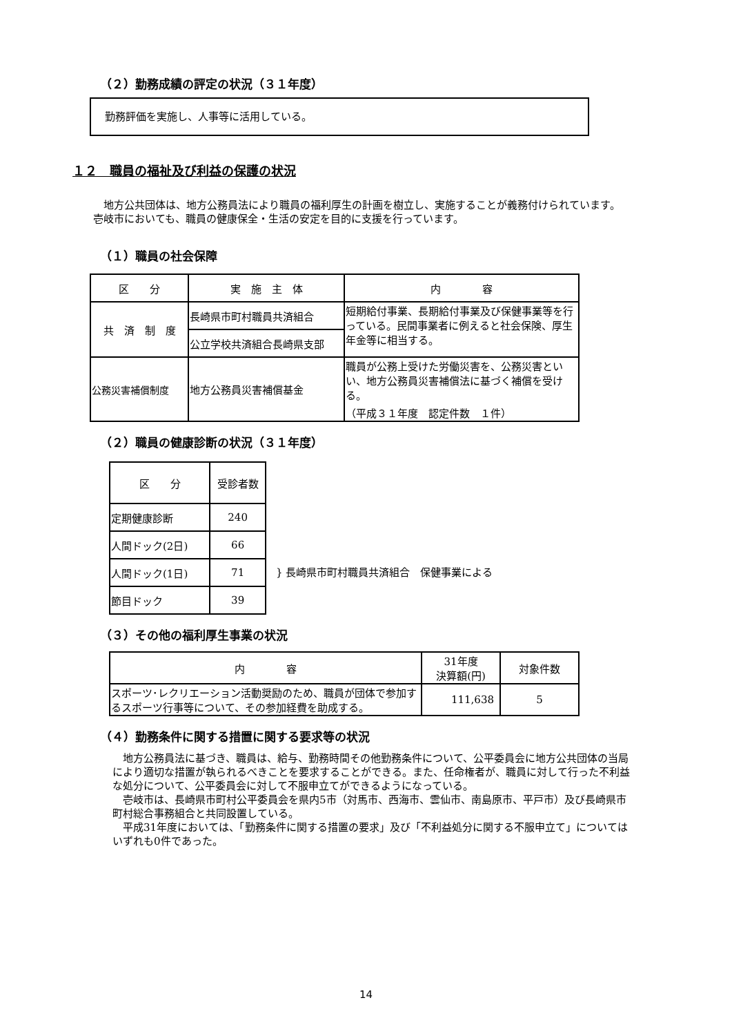（２）勤務成績の評定の状況（３１年度）
勤務評価を実施し、人事等に活用している。
１２　職員の福祉及び利益の保護の状況
地方公共団体は、地方公務員法により職員の福利厚生の計画を樹立し、実施することが義務付けられています。壱岐市においても、職員の健康保全・生活の安定を目的に支援を行っています。
（１）職員の社会保障
| 区 分 | 実 施 主 体 | 内 容 |
| --- | --- | --- |
| 共 済 制 度 | 長崎県市町村職員共済組合 | 短期給付事業、長期給付事業及び保健事業等を行っている。民間事業者に例えると社会保険、厚生年金等に相当する。 |
| | 公立学校共済組合長崎県支部 | |
| 公務災害補償制度 | 地方公務員災害補償基金 | 職員が公務上受けた労働災害を、公務災害といい、地方公務員災害補償法に基づく補償を受ける。 （平成３１年度 認定件数 １件） |
（２）職員の健康診断の状況（３１年度）
| 区 分 | 受診者数 |
| --- | --- |
| 定期健康診断 | 240 |
| 人間ドック(2日) | 66 |
| 人間ドック(1日) | 71 |
| 節目ドック | 39 |
} 長崎県市町村職員共済組合　保健事業による
（３）その他の福利厚生事業の状況
| 内 容 | 31年度 決算額(円) | 対象件数 |
| --- | --- | --- |
| スポーツ･レクリエーション活動奨励のため、職員が団体で参加するスポーツ行事等について、その参加経費を助成する。 | 111,638 | 5 |
（４）勤務条件に関する措置に関する要求等の状況
地方公務員法に基づき、職員は、給与、勤務時間その他勤務条件について、公平委員会に地方公共団体の当局により適切な措置が執られるべきことを要求することができる。また、任命権者が、職員に対して行った不利益な処分について、公平委員会に対して不服申立てができるようになっている。
壱岐市は、長崎県市町村公平委員会を県内5市（対馬市、西海市、雲仙市、南島原市、平戸市）及び長崎県市町村総合事務組合と共同設置している。
平成31年度においては、「勤務条件に関する措置の要求」及び「不利益処分に関する不服申立て」についてはいずれも0件であった。
14